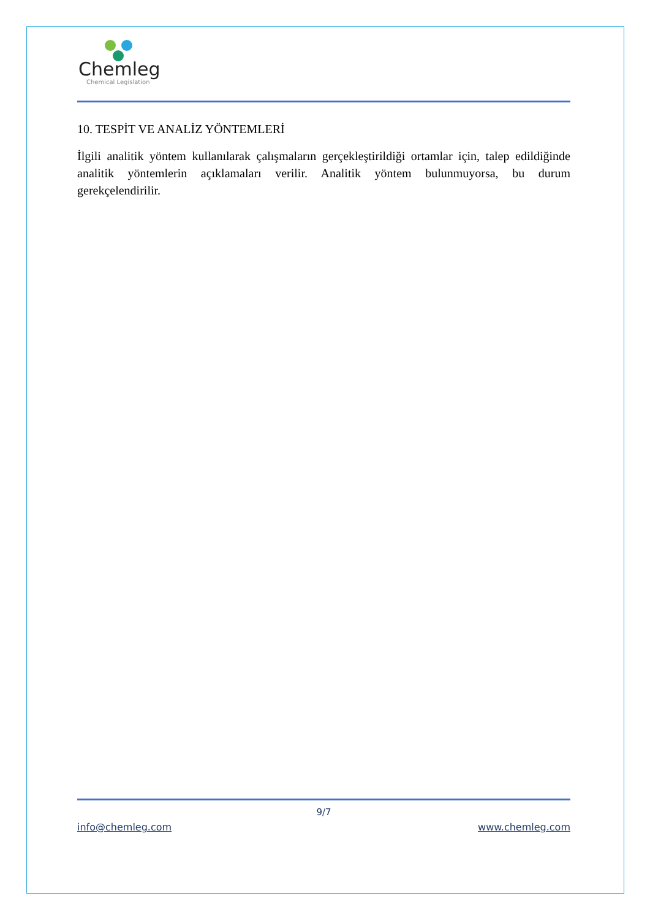Chemleg
Chemical Legislation
10. TESPİT VE ANALİZ YÖNTEMLERİ
İlgili analitik yöntem kullanılarak çalışmaların gerçekleştirildiği ortamlar için, talep edildiğinde analitik yöntemlerin açıklamaları verilir. Analitik yöntem bulunmuyorsa, bu durum gerekçelendirilir.
9/7
info@chemleg.com www.chemleg.com